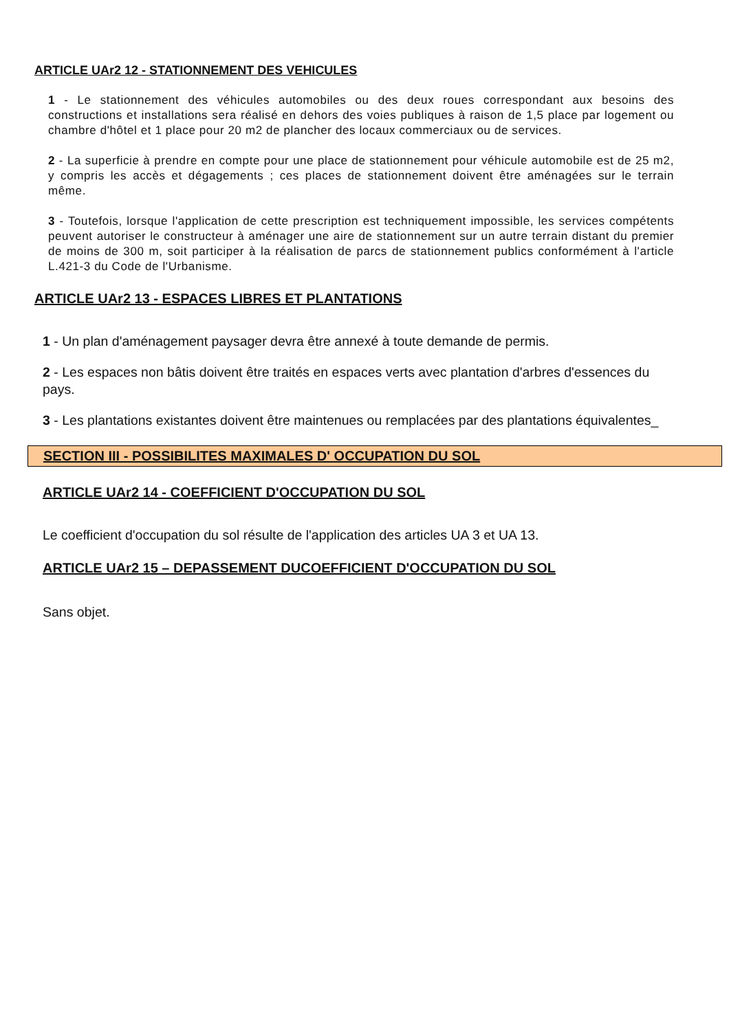ARTICLE UAr2 12 - STATIONNEMENT DES VEHICULES
1 - Le stationnement des véhicules automobiles ou des deux roues correspondant aux besoins des constructions et installations sera réalisé en dehors des voies publiques à raison de 1,5 place par logement ou chambre d'hôtel et 1 place pour 20 m2 de plancher des locaux commerciaux ou de services.
2 - La superficie à prendre en compte pour une place de stationnement pour véhicule automobile est de 25 m2, y compris les accès et dégagements ; ces places de stationnement doivent être aménagées sur le terrain même.
3 - Toutefois, lorsque l'application de cette prescription est techniquement impossible, les services compétents peuvent autoriser le constructeur à aménager une aire de stationnement sur un autre terrain distant du premier de moins de 300 m, soit participer à la réalisation de parcs de stationnement publics conformément à l'article L.421-3 du Code de l'Urbanisme.
ARTICLE UAr2 13 - ESPACES LIBRES ET PLANTATIONS
1 - Un plan d'aménagement paysager devra être annexé à toute demande de permis.
2 - Les espaces non bâtis doivent être traités en espaces verts avec plantation d'arbres d'essences du pays.
3 - Les plantations existantes doivent être maintenues ou remplacées par des plantations équivalentes_
SECTION III - POSSIBILITES MAXIMALES D' OCCUPATION DU SOL
ARTICLE UAr2 14 - COEFFICIENT D'OCCUPATION DU SOL
Le coefficient d'occupation du sol résulte de l'application des articles UA 3 et UA 13.
ARTICLE UAr2 15 – DEPASSEMENT DUCOEFFICIENT D'OCCUPATION DU SOL
Sans objet.